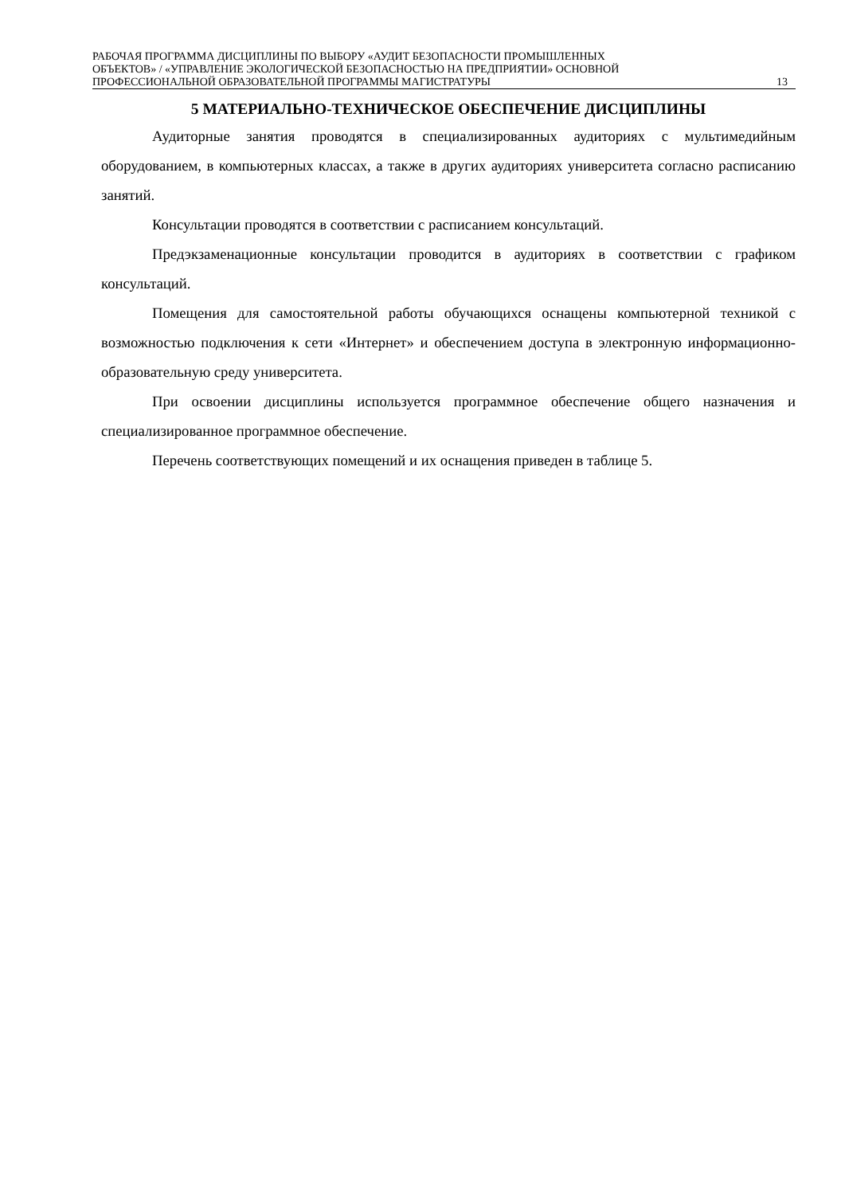РАБОЧАЯ ПРОГРАММА ДИСЦИПЛИНЫ ПО ВЫБОРУ «АУДИТ БЕЗОПАСНОСТИ ПРОМЫШЛЕННЫХ
ОБЪЕКТОВ» / «УПРАВЛЕНИЕ ЭКОЛОГИЧЕСКОЙ БЕЗОПАСНОСТЬЮ НА ПРЕДПРИЯТИИ» ОСНОВНОЙ
ПРОФЕССИОНАЛЬНОЙ ОБРАЗОВАТЕЛЬНОЙ ПРОГРАММЫ МАГИСТРАТУРЫ
13
5 МАТЕРИАЛЬНО-ТЕХНИЧЕСКОЕ ОБЕСПЕЧЕНИЕ ДИСЦИПЛИНЫ
Аудиторные занятия проводятся в специализированных аудиториях с мультимедийным оборудованием, в компьютерных классах, а также в других аудиториях университета согласно расписанию занятий.
Консультации проводятся в соответствии с расписанием консультаций.
Предэкзаменационные консультации проводится в аудиториях в соответствии с графиком консультаций.
Помещения для самостоятельной работы обучающихся оснащены компьютерной тех­никой с возможностью подключения к сети «Интернет» и обеспечением доступа в электрон­ную информационно-образовательную среду университета.
При освоении дисциплины используется программное обеспечение общего назначения и специализированное программное обеспечение.
Перечень соответствующих помещений и их оснащения приведен в таблице 5.